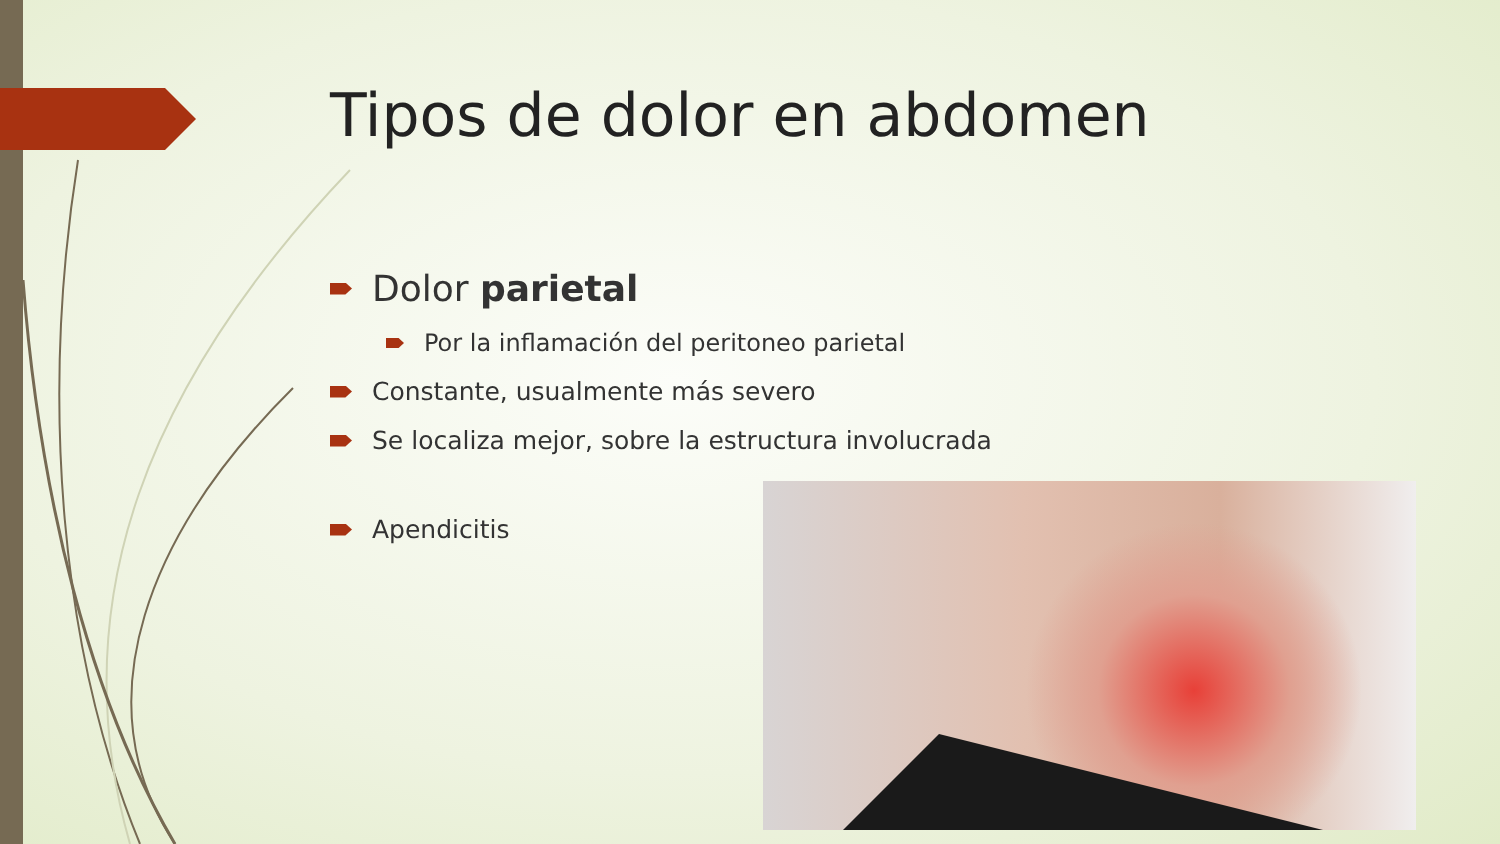Tipos de dolor en abdomen
Dolor parietal
Por la inflamación del peritoneo parietal
Constante, usualmente más severo
Se localiza mejor, sobre la estructura involucrada
Apendicitis